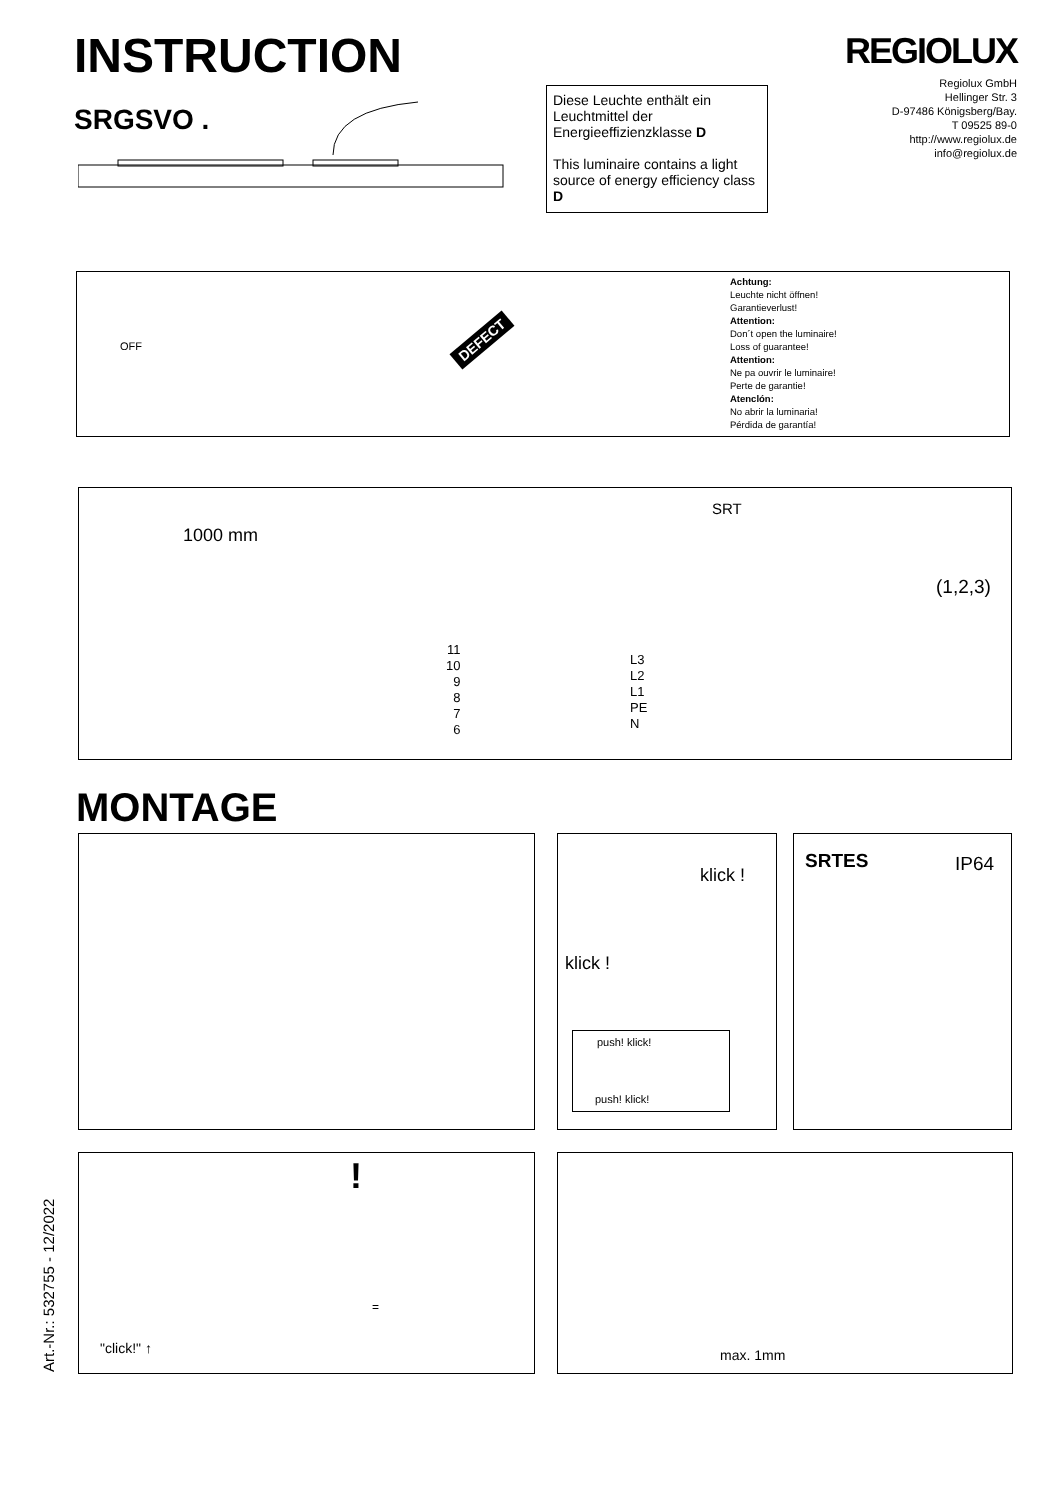INSTRUCTION
SRGSVO .
Diese Leuchte enthält ein Leuchtmittel der Energieeffizienzklasse D
This luminaire contains a light source of energy efficiency class D
REGIOLUX
Regiolux GmbH
Hellinger Str. 3
D-97486 Königsberg/Bay.
T 09525 89-0
http://www.regiolux.de
info@regiolux.de
OFF DEFECT
Achtung:
Leuchte nicht öffnen!
Garantieverlust!
Attention:
Don´t open the luminaire!
Loss of guarantee!
Attention:
Ne pa ouvrir le luminaire!
Perte de garantie!
Atenclón:
No abrir la luminaria!
Pérdida de garantía!
1000 mm
SRT
(1,2,3)
11
10
9
8
7
6
L3
L2
L1
PE
N
MONTAGE
klick !
klick !
push! klick!
push! klick!
SRTES IP64
"click!" ↑
!
=
max. 1mm
Art.-Nr.: 532755 - 12/2022